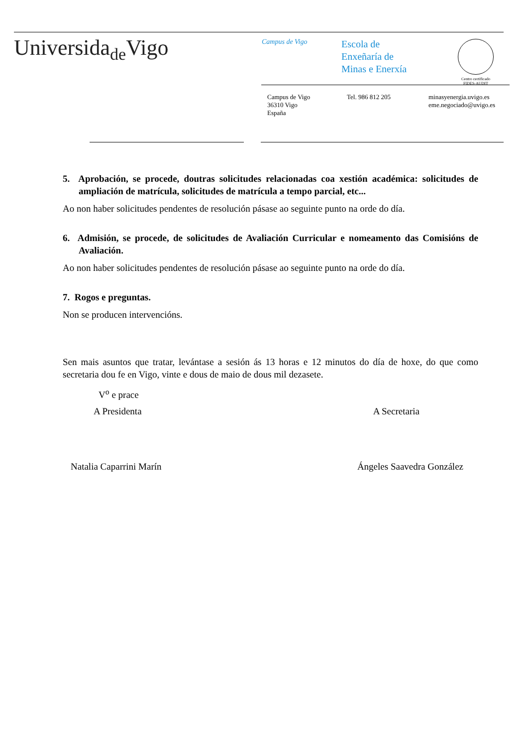Universida<sub>de</sub>Vigo
Campus de Vigo
Escola de
Enxeñaría de
Minas e Enerxía
Centro certificado
FIDES-AUDIT
Campus de Vigo
36310 Vigo
España
Tel. 986 812 205 minasyenergia.uvigo.es
eme.negociado@uvigo.es
5. Aprobación, se procede, doutras solicitudes relacionadas coa xestión académica: solicitudes de ampliación de matrícula, solicitudes de matrícula a tempo parcial, etc...
Ao non haber solicitudes pendentes de resolución pásase ao seguinte punto na orde do día.
6. Admisión, se procede, de solicitudes de Avaliación Curricular e nomeamento das Comisións de Avaliación.
Ao non haber solicitudes pendentes de resolución pásase ao seguinte punto na orde do día.
7. Rogos e preguntas.
Non se producen intervencións.
Sen mais asuntos que tratar, levántase a sesión ás 13 horas e 12 minutos do día de hoxe, do que como secretaria dou fe en Vigo, vinte e dous de maio de dous mil dezasete.
V<sup>o</sup> e prace
A Presidenta A Secretaria
Natalia Caparrini Marín Ángeles Saavedra González